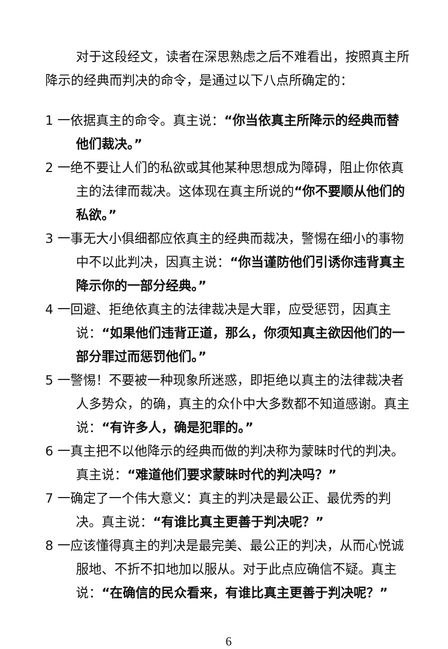对于这段经文，读者在深思熟虑之后不难看出，按照真主所降示的经典而判决的命令，是通过以下八点所确定的：
1 一依据真主的命令。真主说：“你当依真主所降示的经典而替他们裁决。”
2 一绝不要让人们的私欲或其他某种思想成为障碍，阻止你依真主的法律而裁决。这体现在真主所说的“你不要顺从他们的私欲。”
3 一事无大小俱细都应依真主的经典而裁决，警惕在细小的事物中不以此判决，因真主说：“你当谨防他们引诱你违背真主降示你的一部分经典。”
4 一回避、拒绝依真主的法律裁决是大罪，应受惩罚，因真主说：“如果他们违背正道，那么，你须知真主欲因他们的一部分罪过而惩罚他们。”
5 一警惕！不要被一种现象所迷惑，即拒绝以真主的法律裁决者人多势众，的确，真主的众仆中大多数都不知道感谢。真主说：“有许多人，确是犯罪的。”
6 一真主把不以他降示的经典而做的判决称为蒙昧时代的判决。真主说：“难道他们要求蒙昧时代的判决吗？”
7 一确定了一个伟大意义：真主的判决是最公正、最优秀的判决。真主说：“有谁比真主更善于判决呢？”
8 一应该懂得真主的判决是最完美、最公正的判决，从而心悦诚服地、不折不扣地加以服从。对于此点应确信不疑。真主说：“在确信的民众看来，有谁比真主更善于判决呢？”
6